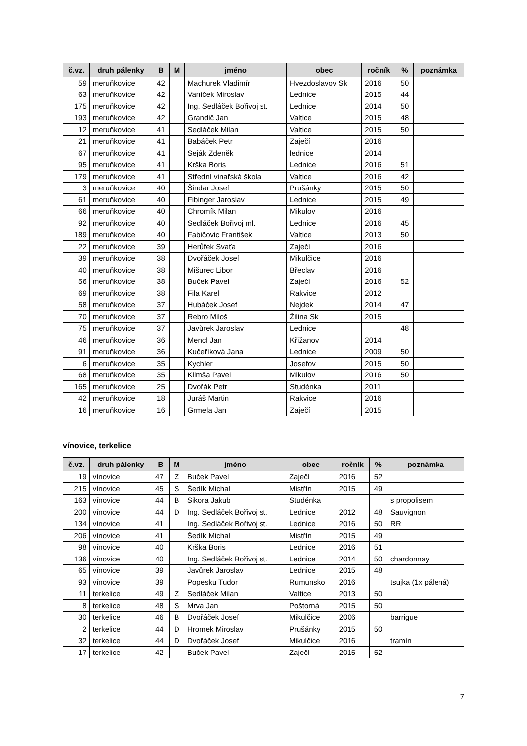| č.vz. | druh pálenky | B | M | jméno | obec | ročník | % | poznámka |
| --- | --- | --- | --- | --- | --- | --- | --- | --- |
| 59 | meruňkovice | 42 | | Machurek Vladimír | Hvezdoslavov Sk | 2016 | 50 | |
| 63 | meruňkovice | 42 | | Vaníček Miroslav | Lednice | 2015 | 44 | |
| 175 | meruňkovice | 42 | | Ing. Sedláček Bořivoj st. | Lednice | 2014 | 50 | |
| 193 | meruňkovice | 42 | | Grandič Jan | Valtice | 2015 | 48 | |
| 12 | meruňkovice | 41 | | Sedláček Milan | Valtice | 2015 | 50 | |
| 21 | meruňkovice | 41 | | Babáček Petr | Zaječí | 2016 | | |
| 67 | meruňkovice | 41 | | Seják Zdeněk | lednice | 2014 | | |
| 95 | meruňkovice | 41 | | Krška Boris | Lednice | 2016 | 51 | |
| 179 | meruňkovice | 41 | | Střední vinařská škola | Valtice | 2016 | 42 | |
| 3 | meruňkovice | 40 | | Šindar Josef | Prušánky | 2015 | 50 | |
| 61 | meruňkovice | 40 | | Fibinger Jaroslav | Lednice | 2015 | 49 | |
| 66 | meruňkovice | 40 | | Chromík Milan | Mikulov | 2016 | | |
| 92 | meruňkovice | 40 | | Sedláček Bořivoj ml. | Lednice | 2016 | 45 | |
| 189 | meruňkovice | 40 | | Fabičovic František | Valtice | 2013 | 50 | |
| 22 | meruňkovice | 39 | | Herůfek Svaťa | Zaječí | 2016 | | |
| 39 | meruňkovice | 38 | | Dvořáček Josef | Mikulčice | 2016 | | |
| 40 | meruňkovice | 38 | | Mišurec Libor | Břeclav | 2016 | | |
| 56 | meruňkovice | 38 | | Buček Pavel | Zaječí | 2016 | 52 | |
| 69 | meruňkovice | 38 | | Fila Karel | Rakvice | 2012 | | |
| 58 | meruňkovice | 37 | | Hubáček Josef | Nejdek | 2014 | 47 | |
| 70 | meruňkovice | 37 | | Rebro Miloš | Žilina Sk | 2015 | | |
| 75 | meruňkovice | 37 | | Javůrek Jaroslav | Lednice | | 48 | |
| 46 | meruňkovice | 36 | | Mencl Jan | Křižanov | 2014 | | |
| 91 | meruňkovice | 36 | | Kučeříková Jana | Lednice | 2009 | 50 | |
| 6 | meruňkovice | 35 | | Kychler | Josefov | 2015 | 50 | |
| 68 | meruňkovice | 35 | | Klimša Pavel | Mikulov | 2016 | 50 | |
| 165 | meruňkovice | 25 | | Dvořák Petr | Studénka | 2011 | | |
| 42 | meruňkovice | 18 | | Juráš Martin | Rakvice | 2016 | | |
| 16 | meruňkovice | 16 | | Grmela Jan | Zaječí | 2015 | | |
vínovice, terkelice
| č.vz. | druh pálenky | B | M | jméno | obec | ročník | % | poznámka |
| --- | --- | --- | --- | --- | --- | --- | --- | --- |
| 19 | vínovice | 47 | Z | Buček Pavel | Zaječí | 2016 | 52 | |
| 215 | vínovice | 45 | S | Šedík Michal | Mistřín | 2015 | 49 | |
| 163 | vínovice | 44 | B | Sikora Jakub | Studénka | | | s propolisem |
| 200 | vínovice | 44 | D | Ing. Sedláček Bořivoj st. | Lednice | 2012 | 48 | Sauvignon |
| 134 | vínovice | 41 | | Ing. Sedláček Bořivoj st. | Lednice | 2016 | 50 | RR |
| 206 | vínovice | 41 | | Šedík Michal | Mistřín | 2015 | 49 | |
| 98 | vínovice | 40 | | Krška Boris | Lednice | 2016 | 51 | |
| 136 | vínovice | 40 | | Ing. Sedláček Bořivoj st. | Lednice | 2014 | 50 | chardonnay |
| 65 | vínovice | 39 | | Javůrek Jaroslav | Lednice | 2015 | 48 | |
| 93 | vínovice | 39 | | Popesku Tudor | Rumunsko | 2016 | | tsujka (1x pálená) |
| 11 | terkelice | 49 | Z | Sedláček Milan | Valtice | 2013 | 50 | |
| 8 | terkelice | 48 | S | Mrva Jan | Poštorná | 2015 | 50 | |
| 30 | terkelice | 46 | B | Dvořáček Josef | Mikulčice | 2006 | | barrigue |
| 2 | terkelice | 44 | D | Hromek Miroslav | Prušánky | 2015 | 50 | |
| 32 | terkelice | 44 | D | Dvořáček Josef | Mikulčice | 2016 | | tramín |
| 17 | terkelice | 42 | | Buček Pavel | Zaječí | 2015 | 52 | |
7